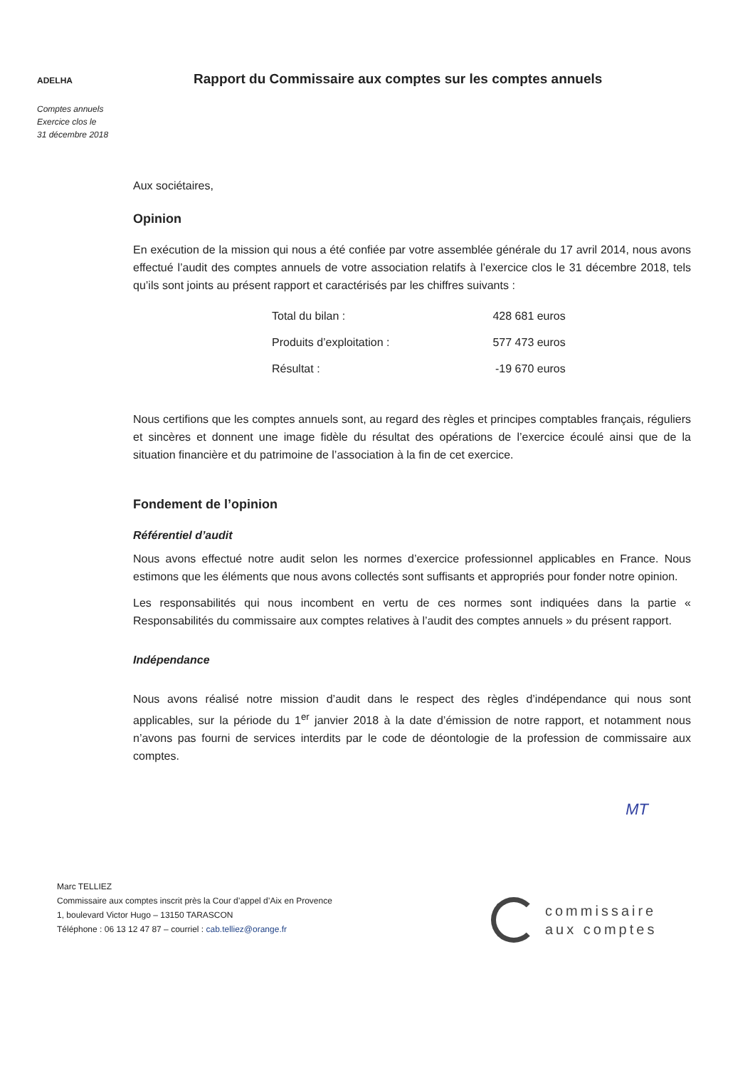ADELHA
Comptes annuels
Exercice clos le
31 décembre 2018
Rapport du Commissaire aux comptes sur les comptes annuels
Aux sociétaires,
Opinion
En exécution de la mission qui nous a été confiée par votre assemblée générale du 17 avril 2014, nous avons effectué l’audit des comptes annuels de votre association relatifs à l’exercice clos le 31 décembre 2018, tels qu’ils sont joints au présent rapport et caractérisés par les chiffres suivants :
| Total du bilan : | 428 681 euros |
| Produits d’exploitation : | 577 473 euros |
| Résultat : | -19 670 euros |
Nous certifions que les comptes annuels sont, au regard des règles et principes comptables français, réguliers et sincères et donnent une image fidèle du résultat des opérations de l’exercice écoulé ainsi que de la situation financière et du patrimoine de l’association à la fin de cet exercice.
Fondement de l’opinion
Référentiel d’audit
Nous avons effectué notre audit selon les normes d’exercice professionnel applicables en France. Nous estimons que les éléments que nous avons collectés sont suffisants et appropriés pour fonder notre opinion.
Les responsabilités qui nous incombent en vertu de ces normes sont indiquées dans la partie « Responsabilités du commissaire aux comptes relatives à l’audit des comptes annuels » du présent rapport.
Indépendance
Nous avons réalisé notre mission d’audit dans le respect des règles d’indépendance qui nous sont applicables, sur la période du 1<sup>er</sup> janvier 2018 à la date d’émission de notre rapport, et notamment nous n’avons pas fourni de services interdits par le code de déontologie de la profession de commissaire aux comptes.
MT
Marc TELLIEZ
Commissaire aux comptes inscrit près la Cour d’appel d’Aix en Provence
1, boulevard Victor Hugo – 13150 TARASCON
Téléphone : 06 13 12 47 87 – courriel : cab.telliez@orange.fr
commissaire
aux comptes